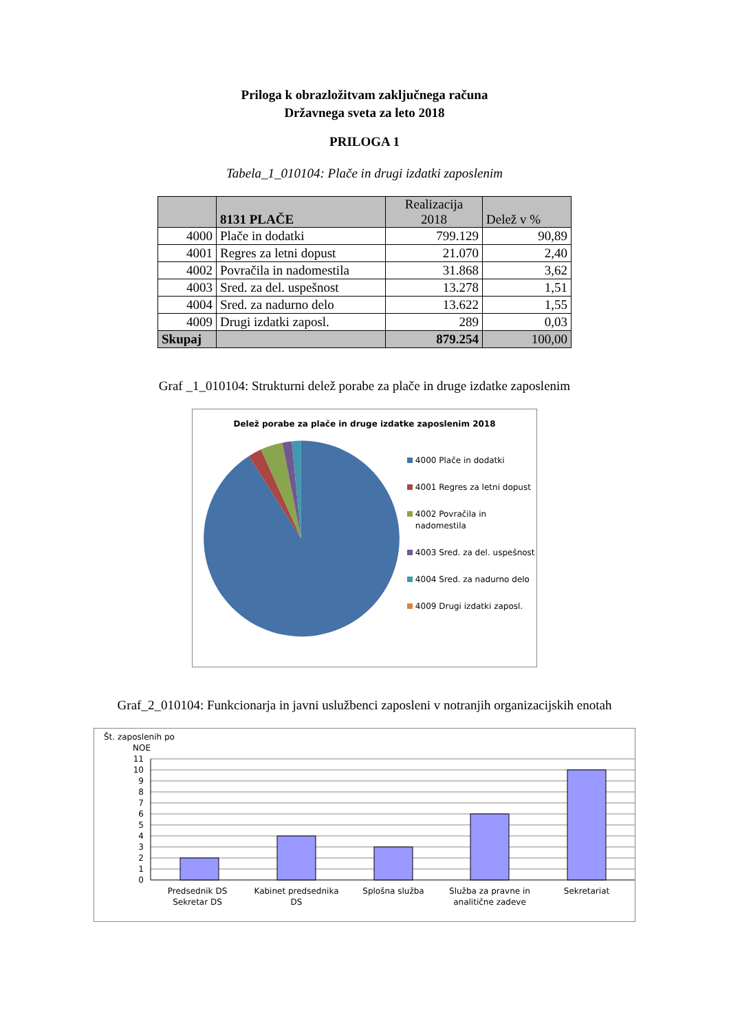Priloga k obrazložitvam zaključnega računa
Državnega sveta za leto 2018
PRILOGA 1
Tabela_1_010104: Plače in drugi izdatki zaposlenim
| | 8131 PLAČE | Realizacija 2018 | Delež v % |
| --- | --- | --- | --- |
| 4000 | Plače in dodatki | 799.129 | 90,89 |
| 4001 | Regres za letni dopust | 21.070 | 2,40 |
| 4002 | Povračila in nadomestila | 31.868 | 3,62 |
| 4003 | Sred. za del. uspešnost | 13.278 | 1,51 |
| 4004 | Sred. za nadurno delo | 13.622 | 1,55 |
| 4009 | Drugi izdatki zaposl. | 289 | 0,03 |
| Skupaj | | 879.254 | 100,00 |
Graf _1_010104: Strukturni delež porabe za plače in druge izdatke zaposlenim
Delež porabe za plače in druge izdatke zaposlenim 2018
4000 Plače in dodatki
4001 Regres za letni dopust
4002 Povračila in nadomestila
4003 Sred. za del. uspešnost
4004 Sred. za nadurno delo
4009 Drugi izdatki zaposl.
Graf_2_010104: Funkcionarja in javni uslužbenci zaposleni v notranjih organizacijskih enotah
Št. zaposlenih po
NOE
11
10
9
8
7
6
5
4
3
2
1
0
Predsednik DS
Sekretar DS
Kabinet predsednika
DS
Splošna služba
Služba za pravne in
analitične zadeve
Sekretariat